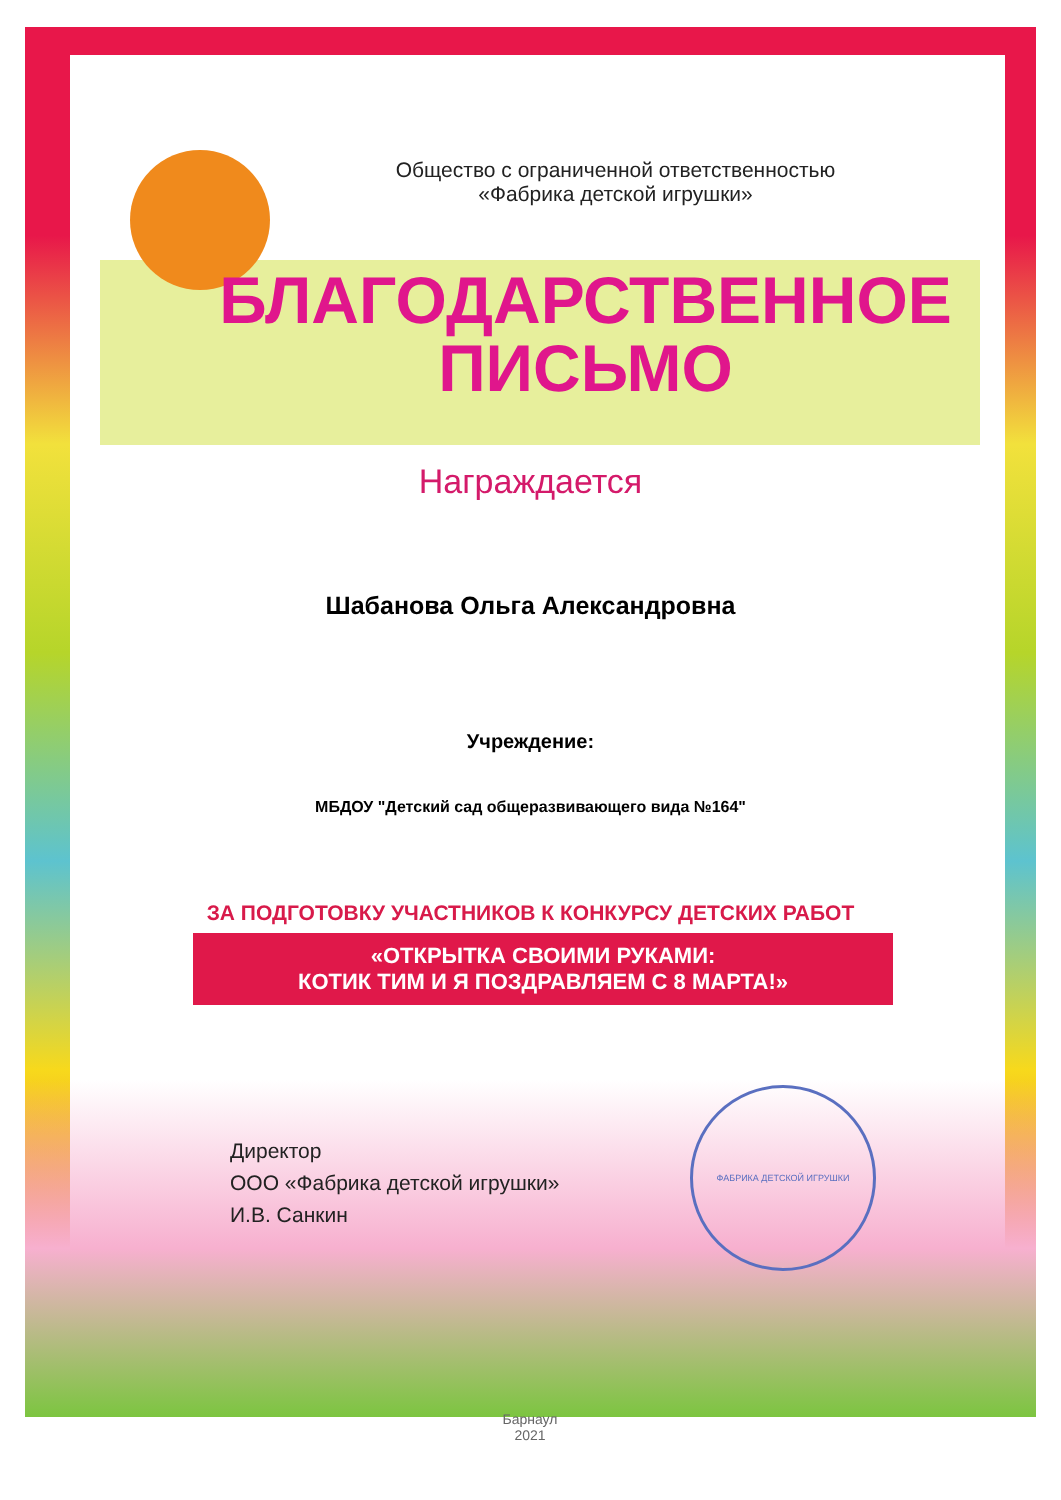ФАБРИКА ДЕТСКОЙ ИГРУШКИ
Общество с ограниченной ответственностью
«Фабрика детской игрушки»
БЛАГОДАРСТВЕННОЕ
ПИСЬМО
Награждается
Шабанова Ольга Александровна
Учреждение:
МБДОУ "Детский сад общеразвивающего вида №164"
ЗА ПОДГОТОВКУ УЧАСТНИКОВ К КОНКУРСУ ДЕТСКИХ РАБОТ
«ОТКРЫТКА СВОИМИ РУКАМИ:
КОТИК ТИМ И Я ПОЗДРАВЛЯЕМ С 8 МАРТА!»
Директор
ООО «Фабрика детской игрушки»
И.В. Санкин
Барнаул
2021